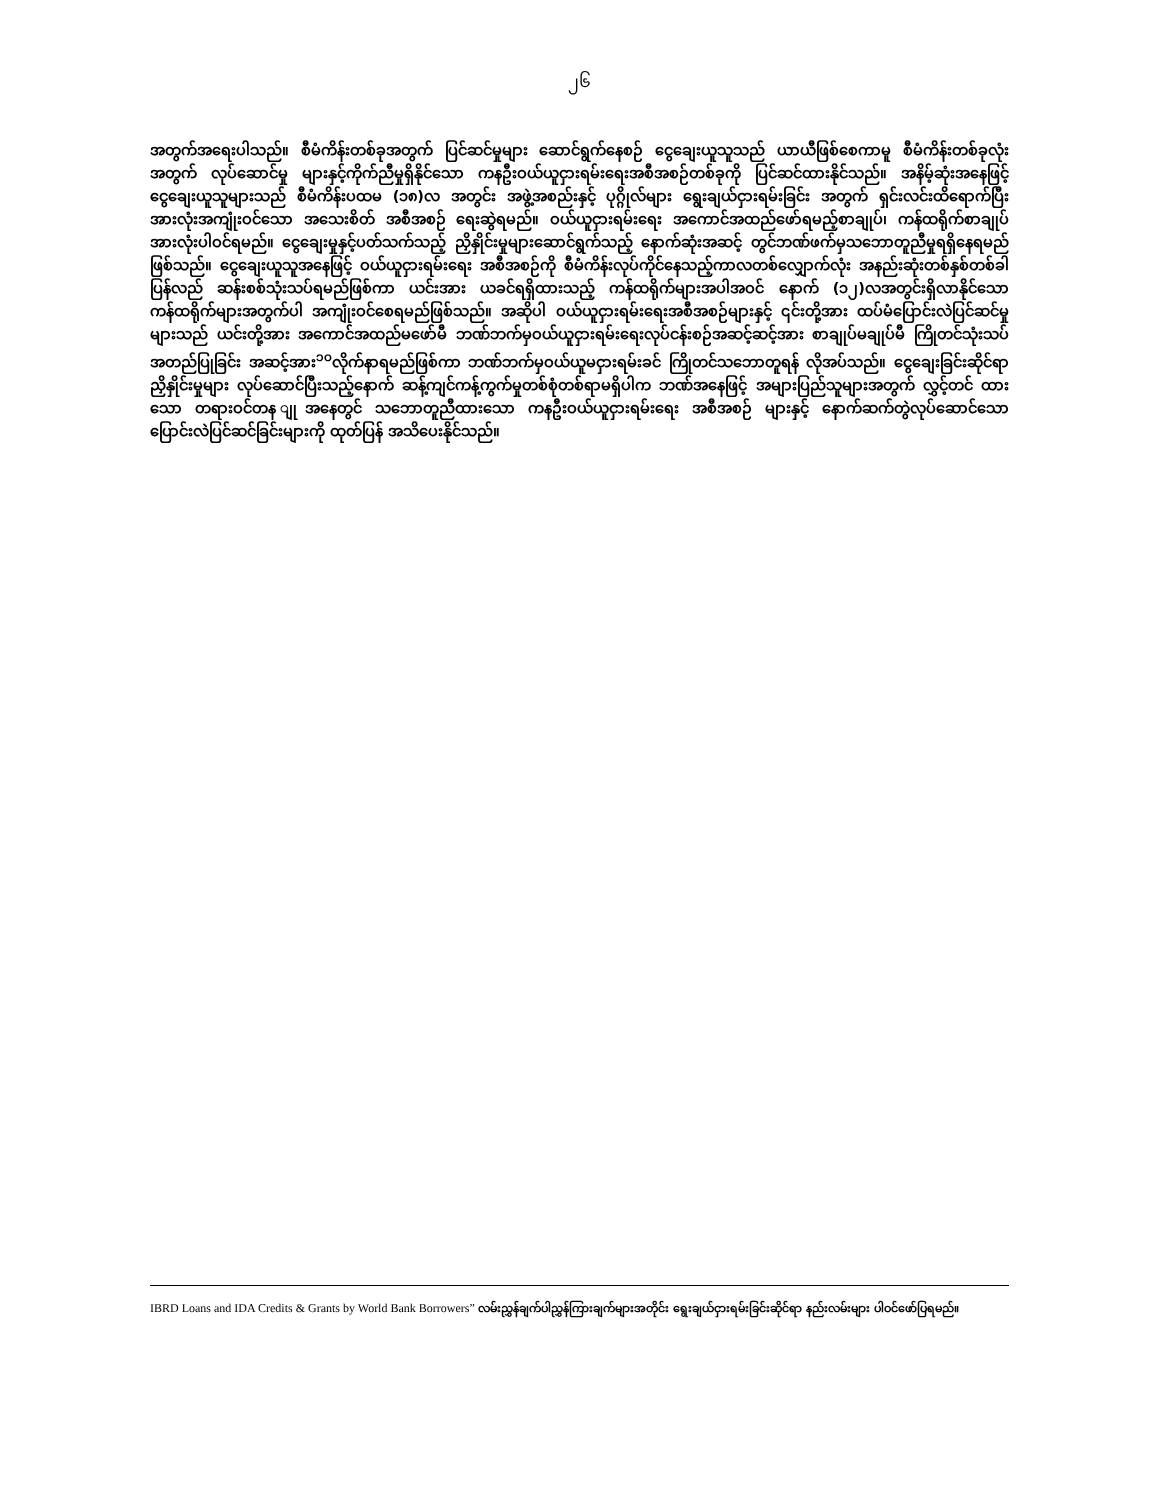၂၆
အတွက်အရေးပါသည်။ စီမံကိန်းတစ်ခုအတွက် ပြင်ဆင်မှုများ ဆောင်ရွက်နေစဉ် ငွေချေးယူသူသည် ယာယီဖြစ်စေကာမူ စီမံကိန်းတစ်ခုလုံးအတွက် လုပ်ဆောင်မှု များနှင့်ကိုက်ညီမှုရှိနိုင်သော ကနဦးဝယ်ယူငှားရမ်းရေးအစီအစဉ်တစ်ခုကို ပြင်ဆင်ထားနိုင်သည်။ အနိမ့်ဆုံးအနေဖြင့် ငွေချေးယူသူများသည် စီမံကိန်းပထမ (၁၈)လ အတွင်း အဖွဲ့အစည်းနှင့် ပုဂ္ဂိုလ်များ ရွေးချယ်ငှားရမ်းခြင်း အတွက် ရှင်းလင်းထိရောက်ပြီးအားလုံးအကျုံးဝင်သော အသေးစိတ် အစီအစဉ် ရေးဆွဲရမည်။ ဝယ်ယူငှားရမ်းရေး အကောင်အထည်ဖော်ရမည့်စာချုပ်၊ ကန်ထရိုက်စာချုပ် အားလုံးပါဝင်ရမည်။ ငွေချေးမှုနှင့်ပတ်သက်သည့် ညှိနှိုင်းမှုများဆောင်ရွက်သည့် နောက်ဆုံးအဆင့် တွင်ဘဏ်ဖက်မှသဘောတူညီမှုရရှိနေရမည်ဖြစ်သည်။ ငွေချေးယူသူအနေဖြင့် ဝယ်ယူငှားရမ်းရေး အစီအစဉ်ကို စီမံကိန်းလုပ်ကိုင်နေသည့်ကာလတစ်လျှောက်လုံး အနည်းဆုံးတစ်နှစ်တစ်ခါ ပြန်လည် ဆန်းစစ်သုံးသပ်ရမည်ဖြစ်ကာ ယင်းအား ယခင်ရရှိထားသည့် ကန်ထရိုက်များအပါအဝင် နောက် (၁၂)လအတွင်းရှိလာနိုင်သော ကန်ထရိုက်များအတွက်ပါ အကျုံးဝင်စေရမည်ဖြစ်သည်။ အဆိုပါ ဝယ်ယူငှားရမ်းရေးအစီအစဉ်များနှင့် ၎င်းတို့အား ထပ်မံပြောင်းလဲပြင်ဆင်မှုများသည် ယင်းတို့အား အကောင်အထည်မဖော်မီ ဘဏ်ဘက်မှဝယ်ယူငှားရမ်းရေးလုပ်ငန်းစဉ်အဆင့်ဆင့်အား စာချုပ်မချုပ်မီ ကြိုတင်သုံးသပ် အတည်ပြုခြင်း အဆင့်အား<sup>၁၀</sup>လိုက်နာရမည်ဖြစ်ကာ ဘဏ်ဘက်မှဝယ်ယူမငှားရမ်းခင် ကြိုတင်သဘောတူရန် လိုအပ်သည်။ ငွေချေးခြင်းဆိုင်ရာညှိနှိုင်းမှုများ လုပ်ဆောင်ပြီးသည့်နောက် ဆန့်ကျင်ကန့်ကွက်မှုတစ်စုံတစ်ရာမရှိပါက ဘဏ်အနေဖြင့် အများပြည်သူများအတွက် လွှင့်တင် ထားသော တရားဝင်တန ျုအနေတွင် သဘောတူညီထားသော ကနဦးဝယ်ယူငှားရမ်းရေး အစီအစဉ် များနှင့် နောက်ဆက်တွဲလုပ်ဆောင်သော ပြောင်းလဲပြင်ဆင်ခြင်းများကို ထုတ်ပြန် အသိပေးနိုင်သည်။
IBRD Loans and IDA Credits & Grants by World Bank Borrowers” လမ်းညွှန်ချက်ပါညွှန်ကြားချက်များအတိုင်း ရွေးချယ်ငှားရမ်းခြင်းဆိုင်ရာ နည်းလမ်းများ ပါဝင်ဖော်ပြရမည်။